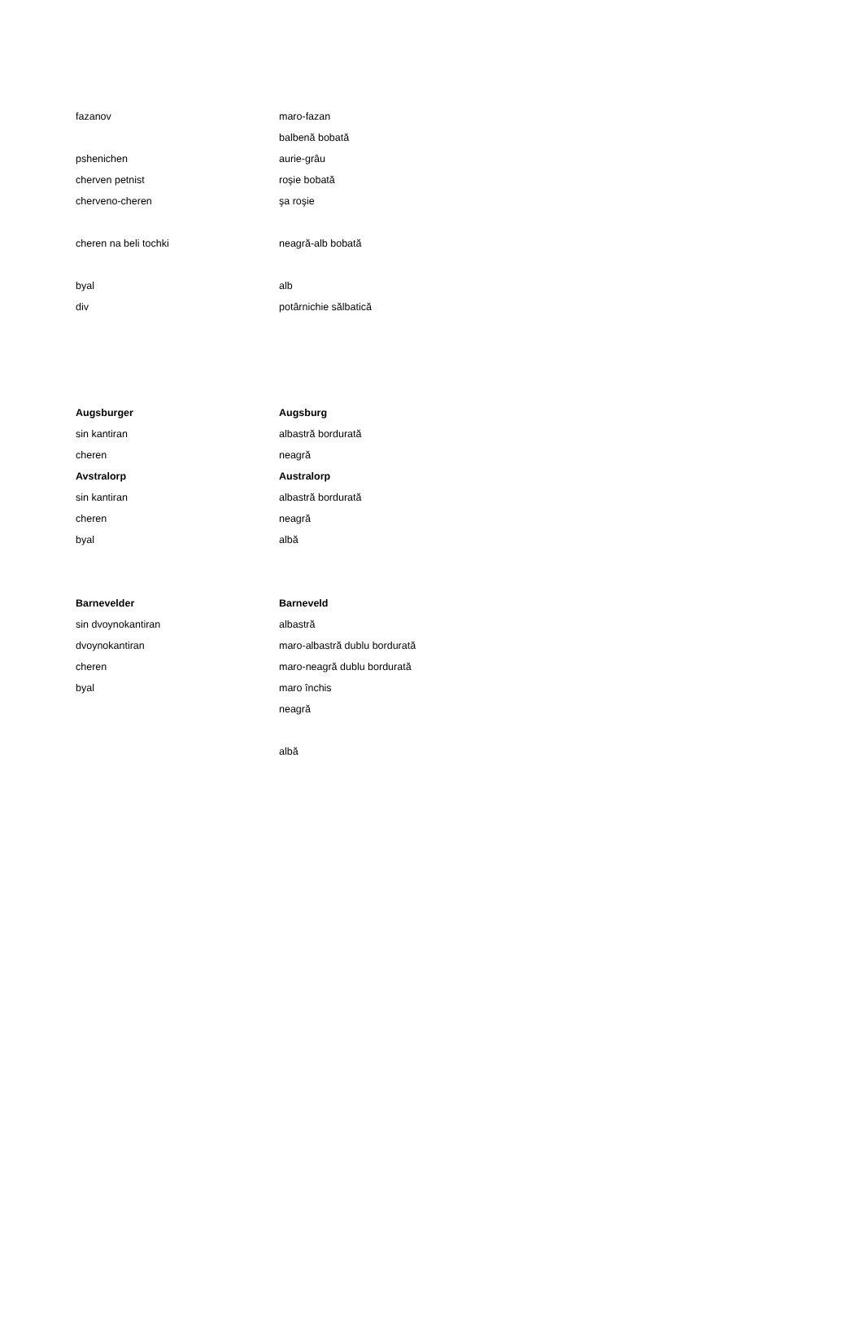| fazanov | maro-fazan |
| | balbenă bobată |
| pshenichen | aurie-grâu |
| cherven petnist | roşie bobată |
| cherveno-cheren | şa roşie |
| cheren na beli tochki | neagră-alb bobată |
| byal | alb |
| div | potârnichie sălbatică |
| Augsburger | Augsburg |
| sin kantiran | albastră bordurată |
| cheren | neagră |
| Avstralorp | Australorp |
| sin kantiran | albastră bordurată |
| cheren | neagră |
| byal | albă |
| Barnevelder | Barneveld |
| sin dvoynokantiran | albastră |
| dvoynokantiran | maro-albastră dublu bordurată |
| cheren | maro-neagră dublu bordurată |
| byal | maro închis |
| | neagră |
| | albă |